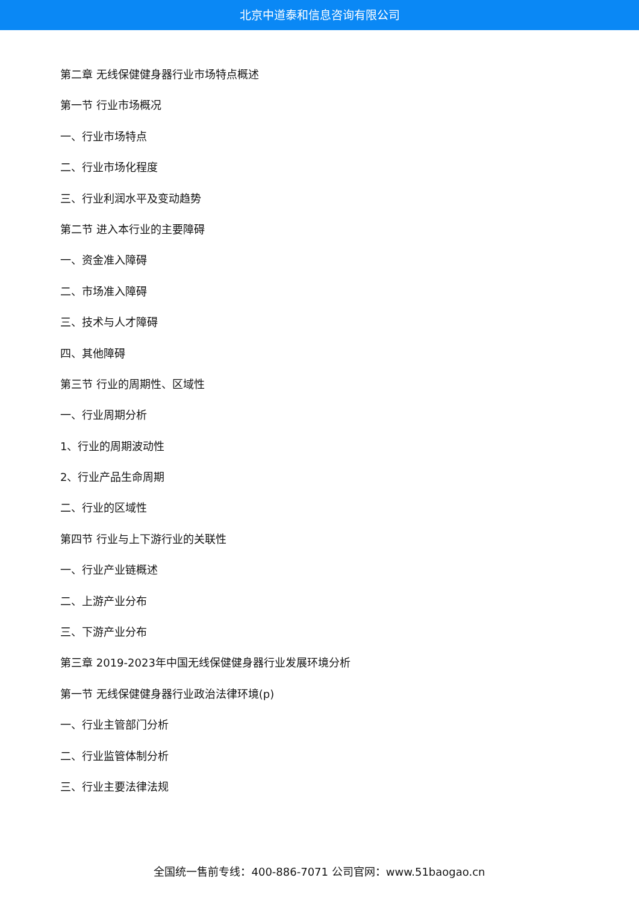北京中道泰和信息咨询有限公司
第二章 无线保健健身器行业市场特点概述
第一节 行业市场概况
一、行业市场特点
二、行业市场化程度
三、行业利润水平及变动趋势
第二节 进入本行业的主要障碍
一、资金准入障碍
二、市场准入障碍
三、技术与人才障碍
四、其他障碍
第三节 行业的周期性、区域性
一、行业周期分析
1、行业的周期波动性
2、行业产品生命周期
二、行业的区域性
第四节 行业与上下游行业的关联性
一、行业产业链概述
二、上游产业分布
三、下游产业分布
第三章 2019-2023年中国无线保健健身器行业发展环境分析
第一节 无线保健健身器行业政治法律环境(p)
一、行业主管部门分析
二、行业监管体制分析
三、行业主要法律法规
全国统一售前专线：400-886-7071 公司官网：www.51baogao.cn